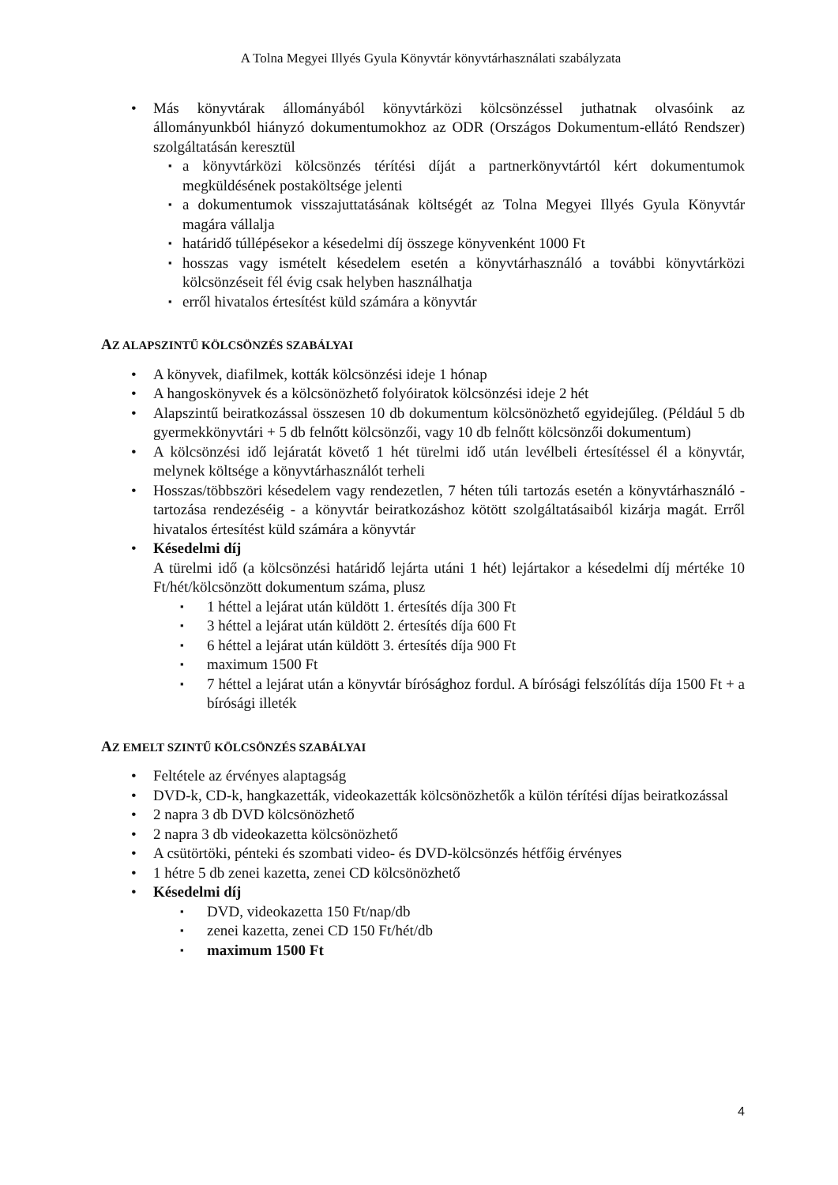A Tolna Megyei Illyés Gyula Könyvtár könyvtárhasználati szabályzata
• Más könyvtárak állományából könyvtárközi kölcsönzéssel juthatnak olvasóink az állományunkból hiányzó dokumentumokhoz az ODR (Országos Dokumentum-ellátó Rendszer) szolgáltatásán keresztül
▪ a könyvtárközi kölcsönzés térítési díját a partnerkönyvtártól kért dokumentumok megküldésének postaköltsége jelenti
▪ a dokumentumok visszajuttatásának költségét az Tolna Megyei Illyés Gyula Könyvtár magára vállalja
▪ határidő túllépésekor a késedelmi díj összege könyvenként 1000 Ft
▪ hosszas vagy ismételt késedelem esetén a könyvtárhasználó a további könyvtárközi kölcsönzéseit fél évig csak helyben használhatja
▪ erről hivatalos értesítést küld számára a könyvtár
AZ ALAPSZINTŰ KÖLCSÖNZÉS SZABÁLYAI
• A könyvek, diafilmek, kották kölcsönzési ideje 1 hónap
• A hangoskönyvek és a kölcsönözhető folyóiratok kölcsönzési ideje 2 hét
• Alapszintű beiratkozással összesen 10 db dokumentum kölcsönözhető egyidejűleg. (Például 5 db gyermekkönyvtári + 5 db felnőtt kölcsönzői, vagy 10 db felnőtt kölcsönzői dokumentum)
• A kölcsönzési idő lejáratát követő 1 hét türelmi idő után levélbeli értesítéssel él a könyvtár, melynek költsége a könyvtárhasználót terheli
• Hosszas/többszöri késedelem vagy rendezetlen, 7 héten túli tartozás esetén a könyvtárhasználó - tartozása rendezéséig - a könyvtár beiratkozáshoz kötött szolgáltatásaiból kizárja magát. Erről hivatalos értesítést küld számára a könyvtár
• Késedelmi díj
A türelmi idő (a kölcsönzési határidő lejárta utáni 1 hét) lejártakor a késedelmi díj mértéke 10 Ft/hét/kölcsönzött dokumentum száma, plusz
▪ 1 héttel a lejárat után küldött 1. értesítés díja 300 Ft
▪ 3 héttel a lejárat után küldött 2. értesítés díja 600 Ft
▪ 6 héttel a lejárat után küldött 3. értesítés díja 900 Ft
▪ maximum 1500 Ft
▪ 7 héttel a lejárat után a könyvtár bírósághoz fordul. A bírósági felszólítás díja 1500 Ft + a bírósági illeték
AZ EMELT SZINTŰ KÖLCSÖNZÉS SZABÁLYAI
• Feltétele az érvényes alaptagság
• DVD-k, CD-k, hangkazetták, videokazetták kölcsönözhetők a külön térítési díjas beiratkozással
• 2 napra 3 db DVD kölcsönözhető
• 2 napra 3 db videokazetta kölcsönözhető
• A csütörtöki, pénteki és szombati video- és DVD-kölcsönzés hétfőig érvényes
• 1 hétre 5 db zenei kazetta, zenei CD kölcsönözhető
• Késedelmi díj
▪ DVD, videokazetta 150 Ft/nap/db
▪ zenei kazetta, zenei CD 150 Ft/hét/db
▪ maximum 1500 Ft
4